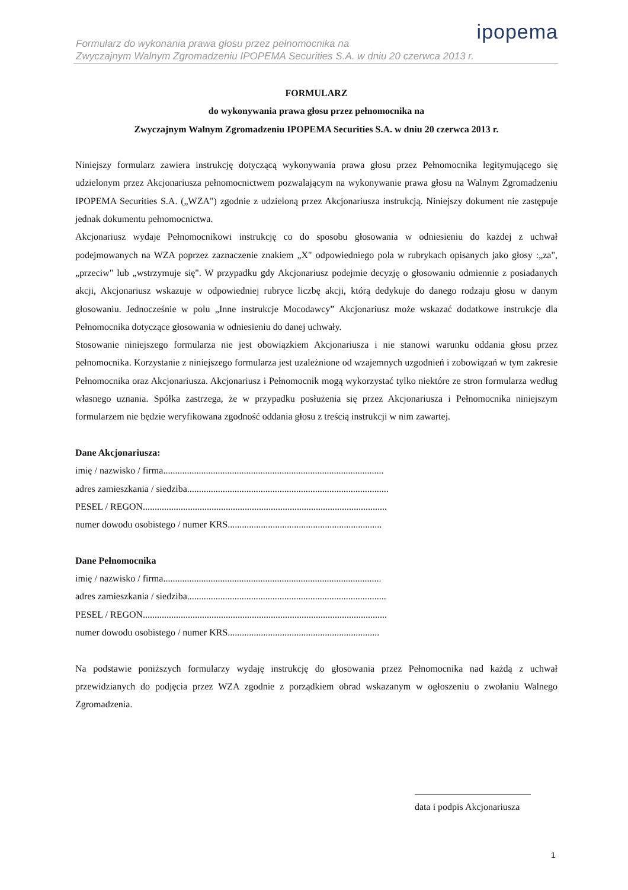Formularz do wykonania prawa głosu przez pełnomocnika na
Zwyczajnym Walnym Zgromadzeniu IPOPEMA Securities S.A. w dniu 20 czerwca 2013 r.
ipopema
FORMULARZ
do wykonywania prawa głosu przez pełnomocnika na
Zwyczajnym Walnym Zgromadzeniu IPOPEMA Securities S.A. w dniu 20 czerwca 2013 r.
Niniejszy formularz zawiera instrukcję dotyczącą wykonywania prawa głosu przez Pełnomocnika legitymującego się udzielonym przez Akcjonariusza pełnomocnictwem pozwalającym na wykonywanie prawa głosu na Walnym Zgromadzeniu IPOPEMA Securities S.A. („WZA") zgodnie z udzieloną przez Akcjonariusza instrukcją. Niniejszy dokument nie zastępuje jednak dokumentu pełnomocnictwa.
Akcjonariusz wydaje Pełnomocnikowi instrukcję co do sposobu głosowania w odniesieniu do każdej z uchwał podejmowanych na WZA poprzez zaznaczenie znakiem „X" odpowiedniego pola w rubrykach opisanych jako głosy :„za", „przeciw" lub „wstrzymuje się". W przypadku gdy Akcjonariusz podejmie decyzję o głosowaniu odmiennie z posiadanych akcji, Akcjonariusz wskazuje w odpowiedniej rubryce liczbę akcji, którą dedykuje do danego rodzaju głosu w danym głosowaniu. Jednocześnie w polu „Inne instrukcje Mocodawcy” Akcjonariusz może wskazać dodatkowe instrukcje dla Pełnomocnika dotyczące głosowania w odniesieniu do danej uchwały.
Stosowanie niniejszego formularza nie jest obowiązkiem Akcjonariusza i nie stanowi warunku oddania głosu przez pełnomocnika. Korzystanie z niniejszego formularza jest uzależnione od wzajemnych uzgodnień i zobowiązań w tym zakresie Pełnomocnika oraz Akcjonariusza. Akcjonariusz i Pełnomocnik mogą wykorzystać tylko niektóre ze stron formularza według własnego uznania. Spółka zastrzega, że w przypadku posłużenia się przez Akcjonariusza i Pełnomocnika niniejszym formularzem nie będzie weryfikowana zgodność oddania głosu z treścią instrukcji w nim zawartej.
Dane Akcjonariusza:
imię / nazwisko / firma.............................................................................................
adres zamieszkania / siedziba.....................................................................................
PESEL / REGON.......................................................................................................
numer dowodu osobistego / numer KRS.................................................................
Dane Pełnomocnika
imię / nazwisko / firma............................................................................................
adres zamieszkania / siedziba....................................................................................
PESEL / REGON.......................................................................................................
numer dowodu osobistego / numer KRS................................................................
Na podstawie poniższych formularzy wydaję instrukcję do głosowania przez Pełnomocnika nad każdą z uchwał przewidzianych do podjęcia przez WZA zgodnie z porządkiem obrad wskazanym w ogłoszeniu o zwołaniu Walnego Zgromadzenia.
data i podpis Akcjonariusza
1